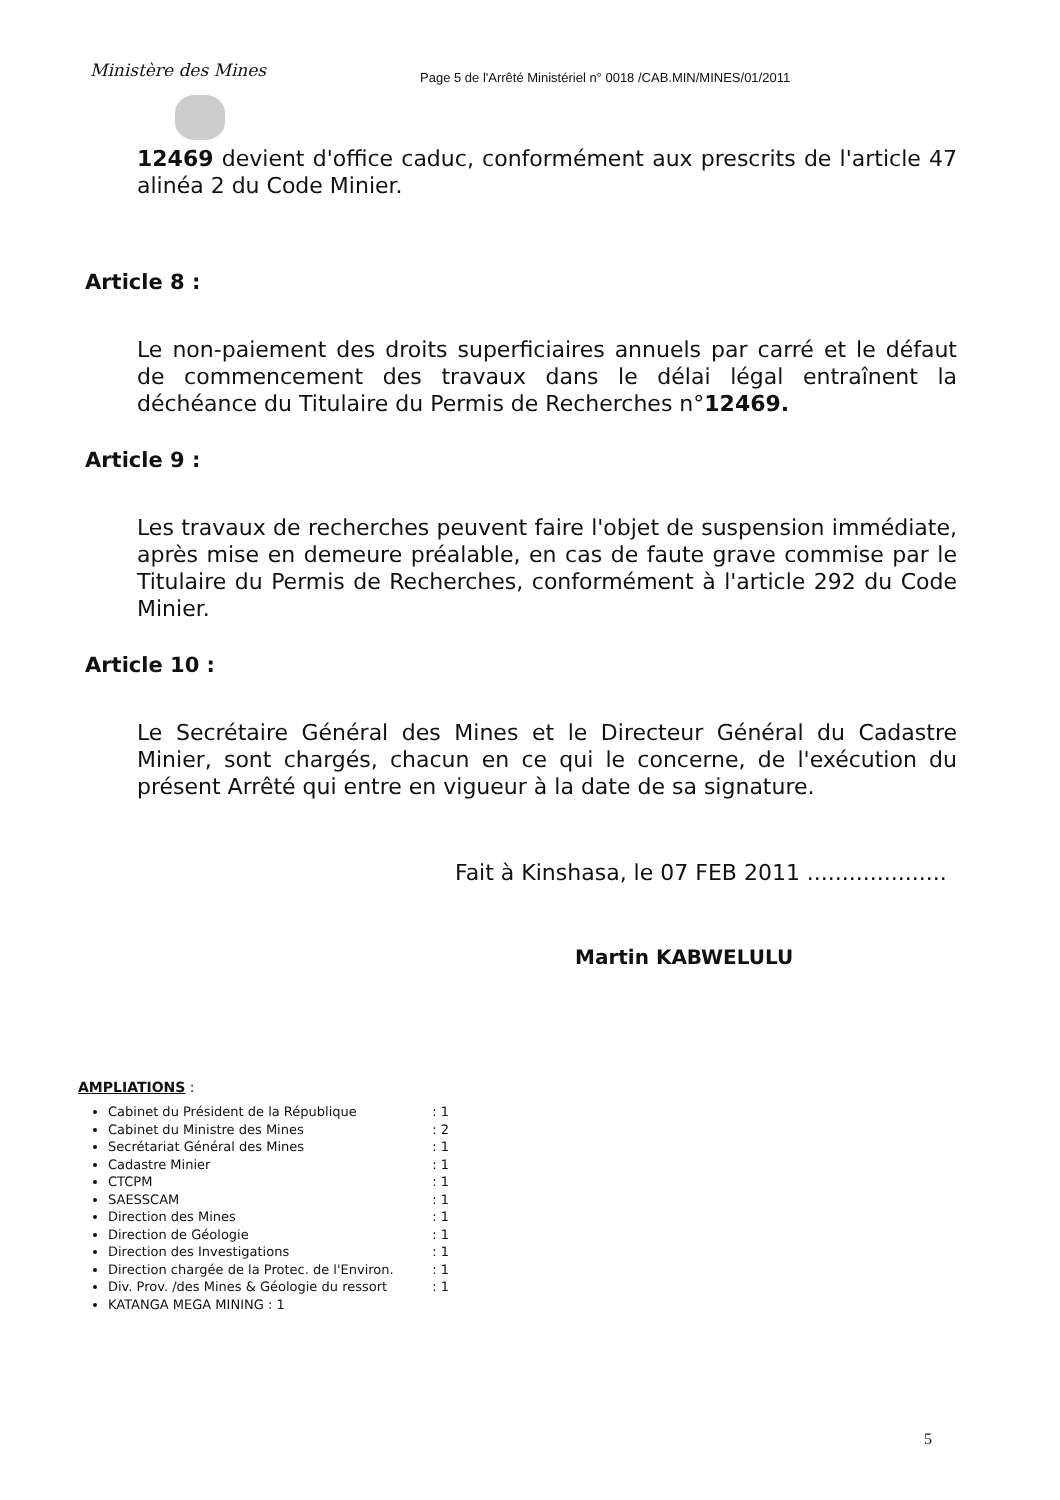Ministère des Mines
Page 5 de l'Arrêté Ministériel n° 0018 /CAB.MIN/MINES/01/2011
12469 devient d'office caduc, conformément aux prescrits de l'article 47 alinéa 2 du Code Minier.
Article 8 :
Le non-paiement des droits superficiaires annuels par carré et le défaut de commencement des travaux dans le délai légal entraînent la déchéance du Titulaire du Permis de Recherches n°12469.
Article 9 :
Les travaux de recherches peuvent faire l'objet de suspension immédiate, après mise en demeure préalable, en cas de faute grave commise par le Titulaire du Permis de Recherches, conformément à l'article 292 du Code Minier.
Article 10 :
Le Secrétaire Général des Mines et le Directeur Général du Cadastre Minier, sont chargés, chacun en ce qui le concerne, de l'exécution du présent Arrêté qui entre en vigueur à la date de sa signature.
Fait à Kinshasa, le 07 FEB 2011 ....................
Martin KABWELULU
AMPLIATIONS :
Cabinet du Président de la République : 1
Cabinet du Ministre des Mines : 2
Secrétariat Général des Mines : 1
Cadastre Minier : 1
CTCPM : 1
SAESSCAM : 1
Direction des Mines : 1
Direction de Géologie : 1
Direction des Investigations : 1
Direction chargée de la Protec. de l'Environ. : 1
Div. Prov. /des Mines & Géologie du ressort : 1
KATANGA MEGA MINING : 1
5